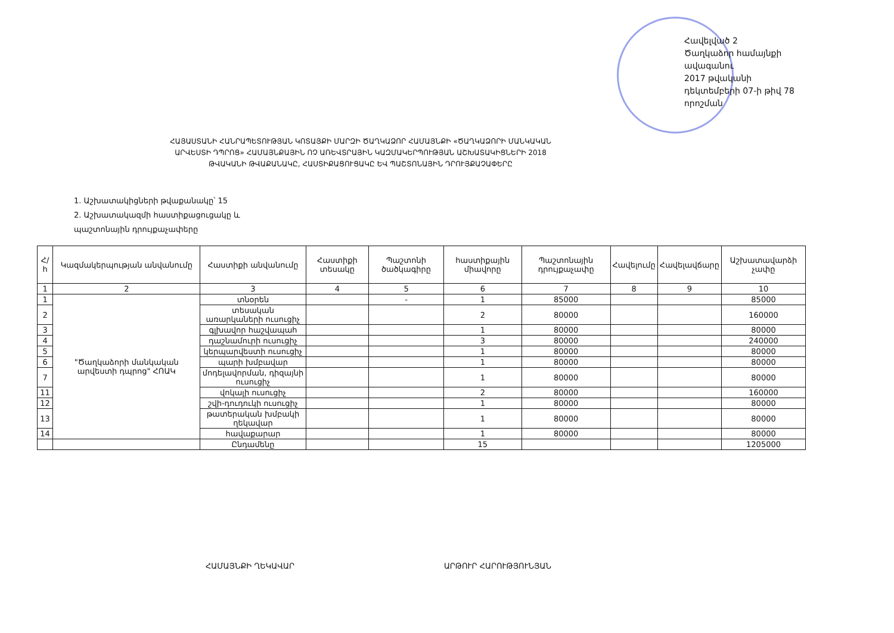Հավելված 2
Ծաղկաձոր համայնքի ավագանու
2017 թվականի դեկտեմբերի 07-ի թիվ 78 որոշման
ՀԱՅԱՍՏԱՆԻ ՀԱՆՐԱՊԵՏՈՒԹՅԱՆ ԿՈՏԱՅՔԻ ՄԱՐԶԻ ԾԱՂԿԱՁՈՐ ՀԱՄԱՅՆՔԻ «ԾԱՂԿԱՁՈՐԻ ՄԱՆԿԱԿԱՆ ԱՐՎԵՍՏԻ ԴՊՐՈՑ» ՀԱՄԱՅՆՔԱՅԻՆ ՈՉ ԱՌԵՎՏՐԱՅԻՆ ԿԱԶՄԱԿԵՐՊՈՒԹՅԱՆ ԱՇԽԱՏԱԿԻՑՆԵՐԻ 2018 ԹՎԱԿԱՆԻ ԹՎԱՔԱՆԱԿԸ, ՀԱՍՏԻՔԱՑՈՒՑԱԿԸ ԵՎ ՊԱՇՏՈՆԱՅԻՆ ԴՐՈՒՅՔԱՉԱՓԵՐԸ
1. Աշխատակիցների թվաքանակը՝ 15
2. Աշխատակազմի հաստիքացուցակը և
պաշտոնային դրույքաչափերը
| Հ/հ | Կազմակերպության անվանումը | Հաստիքի անվանումը | Հաստիքի տեսակը | Պաշտոնի ծածկագիրը | հաստիքային միավորը | Պաշտոնային դրույքաչափը | Հավելումը | Հավելավճարը | Աշխատավարձի չափը |
| --- | --- | --- | --- | --- | --- | --- | --- | --- | --- |
| 1 | 2 | 3 | 4 | 5 | 6 | 7 | 8 | 9 | 10 |
| 1 | "Ծաղկաձորի մանկական արվեստի դպրոց" ՀՈԱԿ | տնօրեն | | - | 1 | 85000 | | | 85000 |
| 2 | | տեսական առարկաների ուսուցիչ | | | 2 | 80000 | | | 160000 |
| 3 | | գլխավոր հաշվապահ | | | 1 | 80000 | | | 80000 |
| 4 | | դաշնամուրի ուսուցիչ | | | 3 | 80000 | | | 240000 |
| 5 | | կերպարվեստի ուսուցիչ | | | 1 | 80000 | | | 80000 |
| 6 | | պարի խմբավար | | | 1 | 80000 | | | 80000 |
| 7 | | մոդելավորման, դիզայնի ուսուցիչ | | | 1 | 80000 | | | 80000 |
| 11 | | վոկալի ուսուցիչ | | | 2 | 80000 | | | 160000 |
| 12 | | շվի-դուդուկի ուսուցիչ | | | 1 | 80000 | | | 80000 |
| 13 | | թատերական խմբակի ղեկավար | | | 1 | 80000 | | | 80000 |
| 14 | | հավաքարար | | | 1 | 80000 | | | 80000 |
| | | Ընդամենը | | | 15 | | | | 1205000 |
ՀԱՄԱՅՆՔԻ ՂԵԿԱՎԱՐ ԱՐԹՈՒՐ ՀԱՐՈՒԹՅՈՒՆՅԱՆ